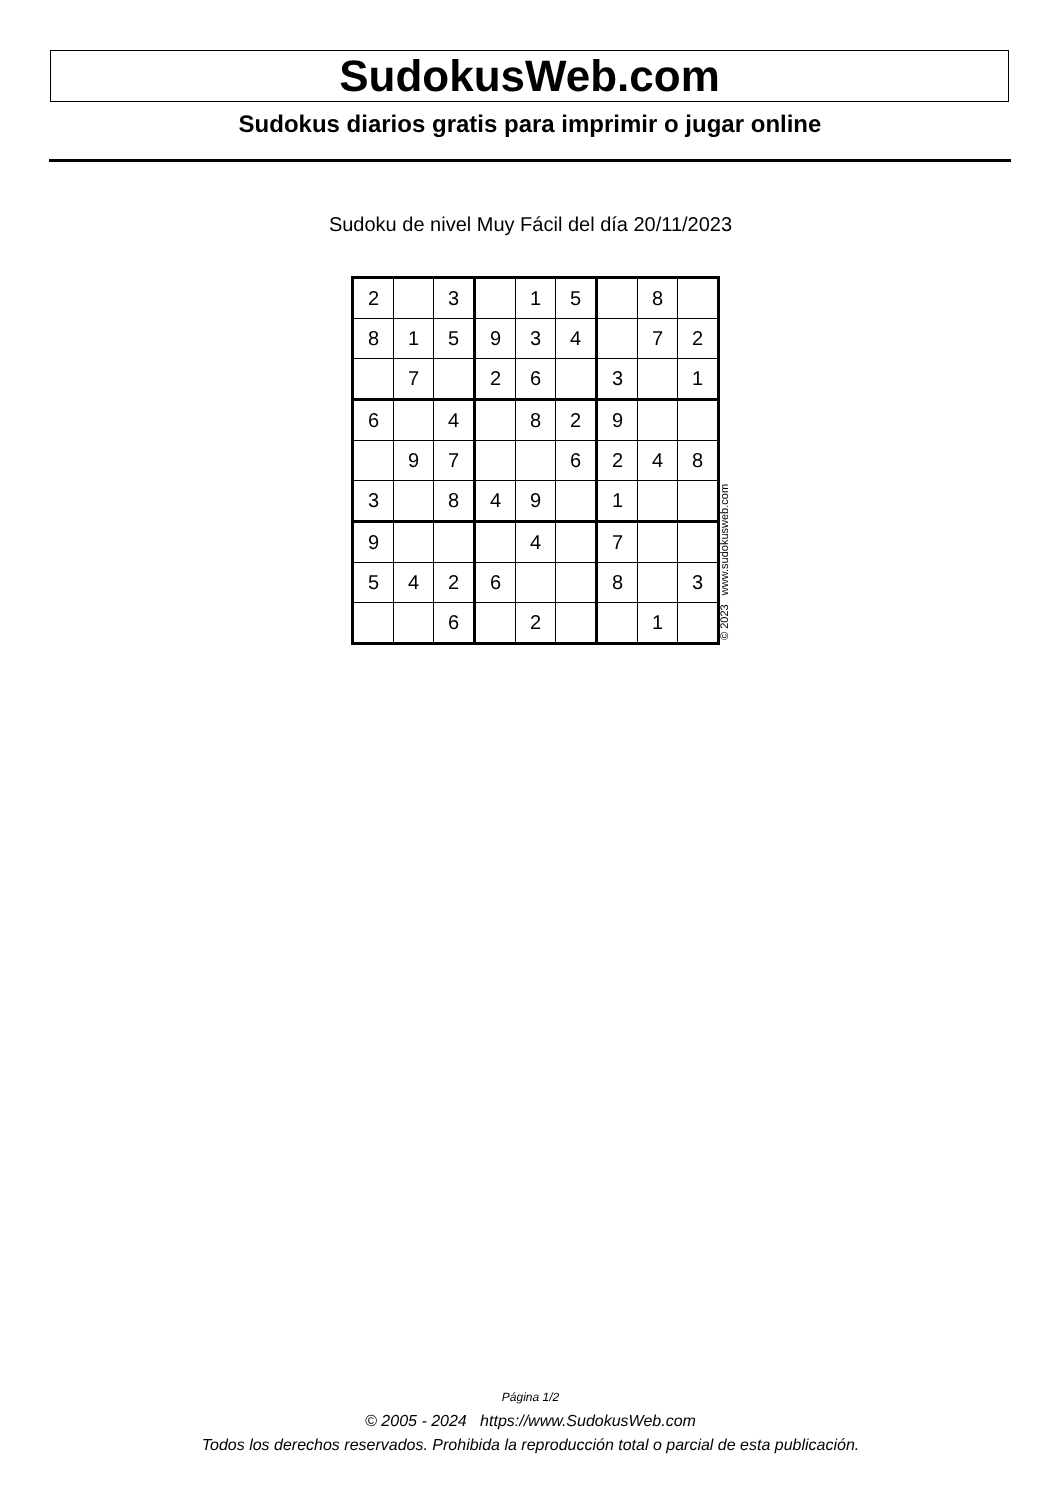SudokusWeb.com
Sudokus diarios gratis para imprimir o jugar online
Sudoku de nivel Muy Fácil del día 20/11/2023
| 2 | | 3 | | 1 | 5 | | 8 | |
| 8 | 1 | 5 | 9 | 3 | 4 | | 7 | 2 |
| | 7 | | 2 | 6 | | 3 | | 1 |
| 6 | | 4 | | 8 | 2 | 9 | | |
| | 9 | 7 | | | 6 | 2 | 4 | 8 |
| 3 | | 8 | 4 | 9 | | 1 | | |
| 9 | | | | 4 | | 7 | | |
| 5 | 4 | 2 | 6 | | | 8 | | 3 |
| | | 6 | | 2 | | | 1 | |
© 2023 www.sudokusweb.com
Página 1/2
© 2005 - 2024 https://www.SudokusWeb.com
Todos los derechos reservados. Prohibida la reproducción total o parcial de esta publicación.